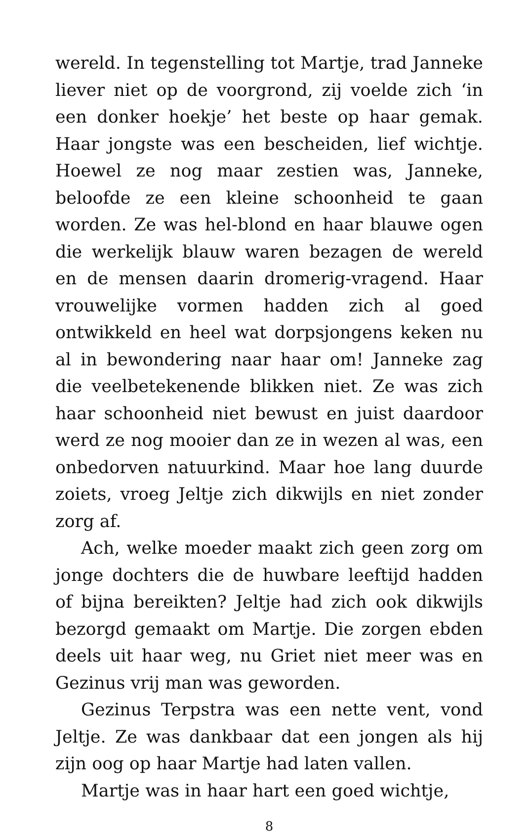wereld. In tegenstelling tot Martje, trad Janneke liever niet op de voorgrond, zij voelde zich ‘in een donker hoekje’ het beste op haar gemak. Haar jongste was een bescheiden, lief wichtje. Hoewel ze nog maar zestien was, Janneke, beloofde ze een kleine schoonheid te gaan worden. Ze was hel-blond en haar blauwe ogen die werkelijk blauw waren bezagen de wereld en de mensen daarin dromerig-vragend. Haar vrouwelijke vormen hadden zich al goed ontwikkeld en heel wat dorpsjongens keken nu al in bewondering naar haar om! Janneke zag die veelbetekenende blikken niet. Ze was zich haar schoonheid niet bewust en juist daardoor werd ze nog mooier dan ze in wezen al was, een onbedorven natuurkind. Maar hoe lang duurde zoiets, vroeg Jeltje zich dikwijls en niet zonder zorg af.
Ach, welke moeder maakt zich geen zorg om jonge dochters die de huwbare leeftijd hadden of bijna bereikten? Jeltje had zich ook dikwijls bezorgd gemaakt om Martje. Die zorgen ebden deels uit haar weg, nu Griet niet meer was en Gezinus vrij man was geworden.
Gezinus Terpstra was een nette vent, vond Jeltje. Ze was dankbaar dat een jongen als hij zijn oog op haar Martje had laten vallen.
Martje was in haar hart een goed wichtje,
8